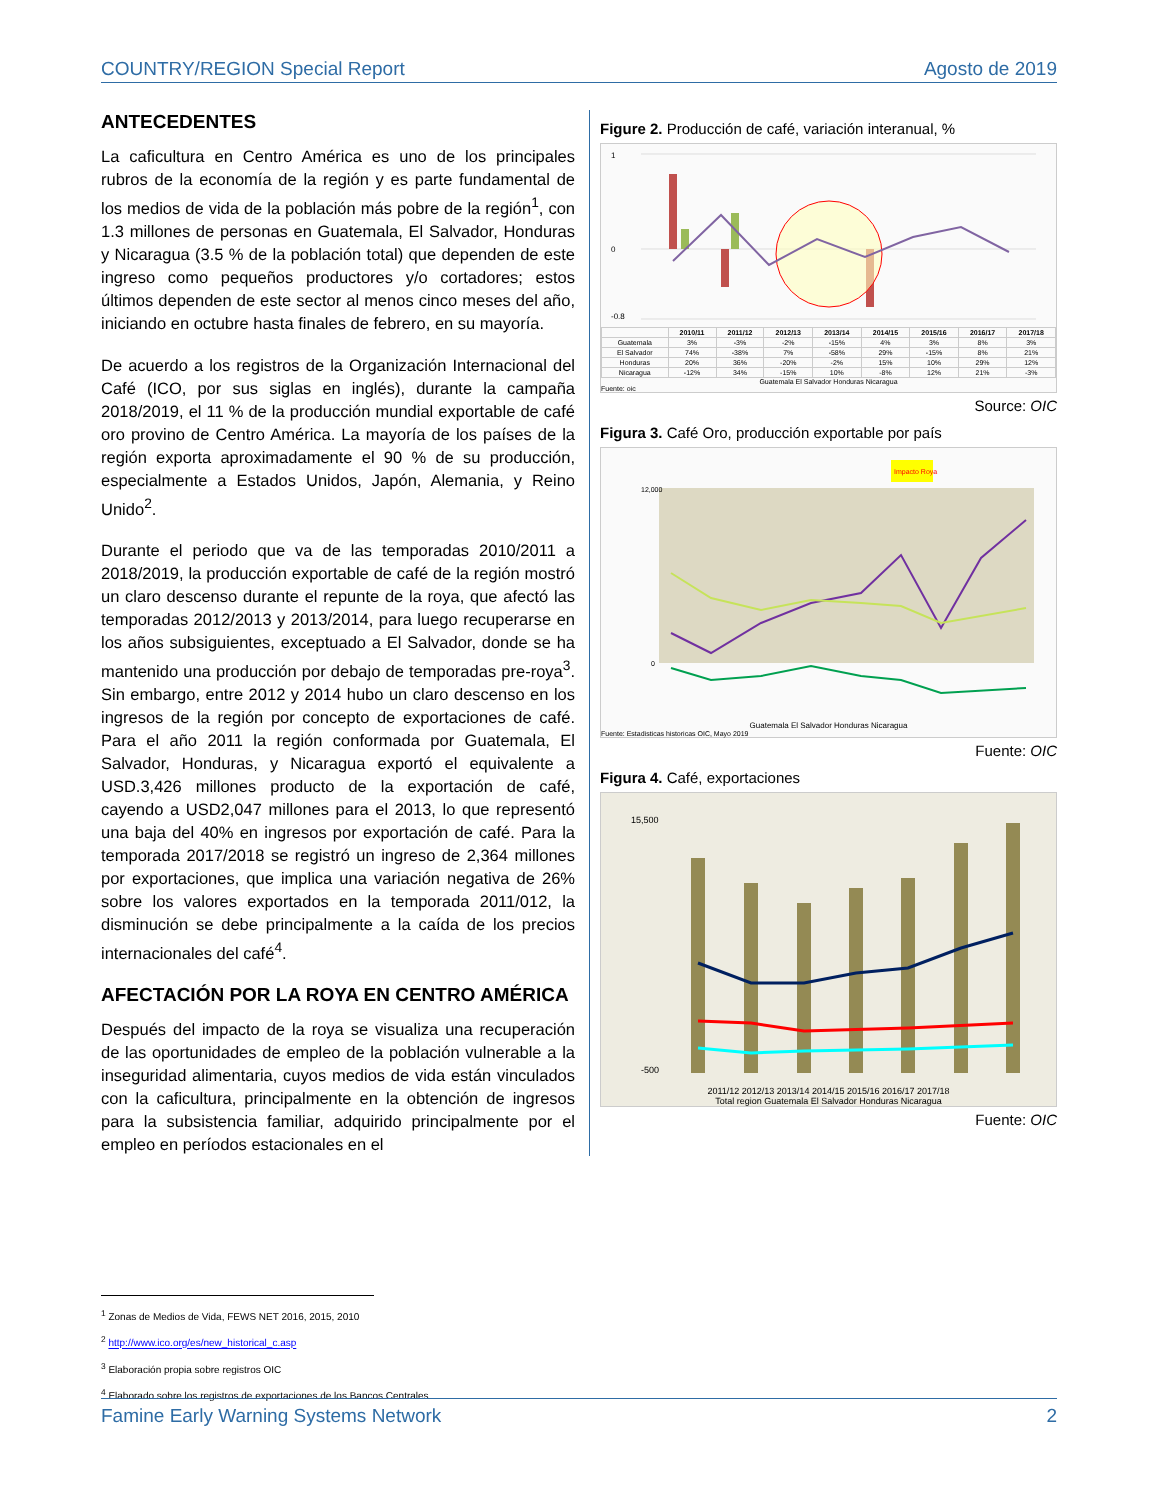COUNTRY/REGION Special Report Agosto de 2019
ANTECEDENTES
La caficultura en Centro América es uno de los principales rubros de la economía de la región y es parte fundamental de los medios de vida de la población más pobre de la región<sup>1</sup>, con 1.3 millones de personas en Guatemala, El Salvador, Honduras y Nicaragua (3.5 % de la población total) que dependen de este ingreso como pequeños productores y/o cortadores; estos últimos dependen de este sector al menos cinco meses del año, iniciando en octubre hasta finales de febrero, en su mayoría.
De acuerdo a los registros de la Organización Internacional del Café (ICO, por sus siglas en inglés), durante la campaña 2018/2019, el 11 % de la producción mundial exportable de café oro provino de Centro América. La mayoría de los países de la región exporta aproximadamente el 90 % de su producción, especialmente a Estados Unidos, Japón, Alemania, y Reino Unido<sup>2</sup>.
Durante el periodo que va de las temporadas 2010/2011 a 2018/2019, la producción exportable de café de la región mostró un claro descenso durante el repunte de la roya, que afectó las temporadas 2012/2013 y 2013/2014, para luego recuperarse en los años subsiguientes, exceptuado a El Salvador, donde se ha mantenido una producción por debajo de temporadas pre-roya<sup>3</sup>. Sin embargo, entre 2012 y 2014 hubo un claro descenso en los ingresos de la región por concepto de exportaciones de café. Para el año 2011 la región conformada por Guatemala, El Salvador, Honduras, y Nicaragua exportó el equivalente a USD.3,426 millones producto de la exportación de café, cayendo a USD2,047 millones para el 2013, lo que representó una baja del 40% en ingresos por exportación de café. Para la temporada 2017/2018 se registró un ingreso de 2,364 millones por exportaciones, que implica una variación negativa de 26% sobre los valores exportados en la temporada 2011/012, la disminución se debe principalmente a la caída de los precios internacionales del café<sup>4</sup>.
AFECTACIÓN POR LA ROYA EN CENTRO AMÉRICA
Después del impacto de la roya se visualiza una recuperación de las oportunidades de empleo de la población vulnerable a la inseguridad alimentaria, cuyos medios de vida están vinculados con la caficultura, principalmente en la obtención de ingresos para la subsistencia familiar, adquirido principalmente por el empleo en períodos estacionales en el
Figure 2. Producción de café, variación interanual, %
1
0
-0.8
| | 2010/11 | 2011/12 | 2012/13 | 2013/14 | 2014/15 | 2015/16 | 2016/17 | 2017/18 |
| --- | --- | --- | --- | --- | --- | --- | --- | --- |
| Guatemala | 3% | -3% | -2% | -15% | 4% | 3% | 8% | 3% |
| El Salvador | 74% | -38% | 7% | -58% | 29% | -15% | 8% | 21% |
| Honduras | 20% | 36% | -20% | -2% | 15% | 10% | 29% | 12% |
| Nicaragua | -12% | 34% | -15% | 10% | -8% | 12% | 21% | -3% |
Guatemala El Salvador Honduras Nicaragua
Fuente: oic
Source: OIC
Figura 3. Café Oro, producción exportable por país
Impacto Roya
12,000
0
Guatemala El Salvador Honduras Nicaragua
Fuente: Estadisticas historicas OIC, Mayo 2019
Fuente: OIC
Figura 4. Café, exportaciones
15,500
-500
2011/12 2012/13 2013/14 2014/15 2015/16 2016/17 2017/18
Total region Guatemala El Salvador Honduras Nicaragua
Fuente: OIC
<sup>1</sup> Zonas de Medios de Vida, FEWS NET 2016, 2015, 2010
<sup>2</sup> http://www.ico.org/es/new_historical_c.asp
<sup>3</sup> Elaboración propia sobre registros OIC
<sup>4</sup> Elaborado sobre los registros de exportaciones de los Bancos Centrales
Famine Early Warning Systems Network 2